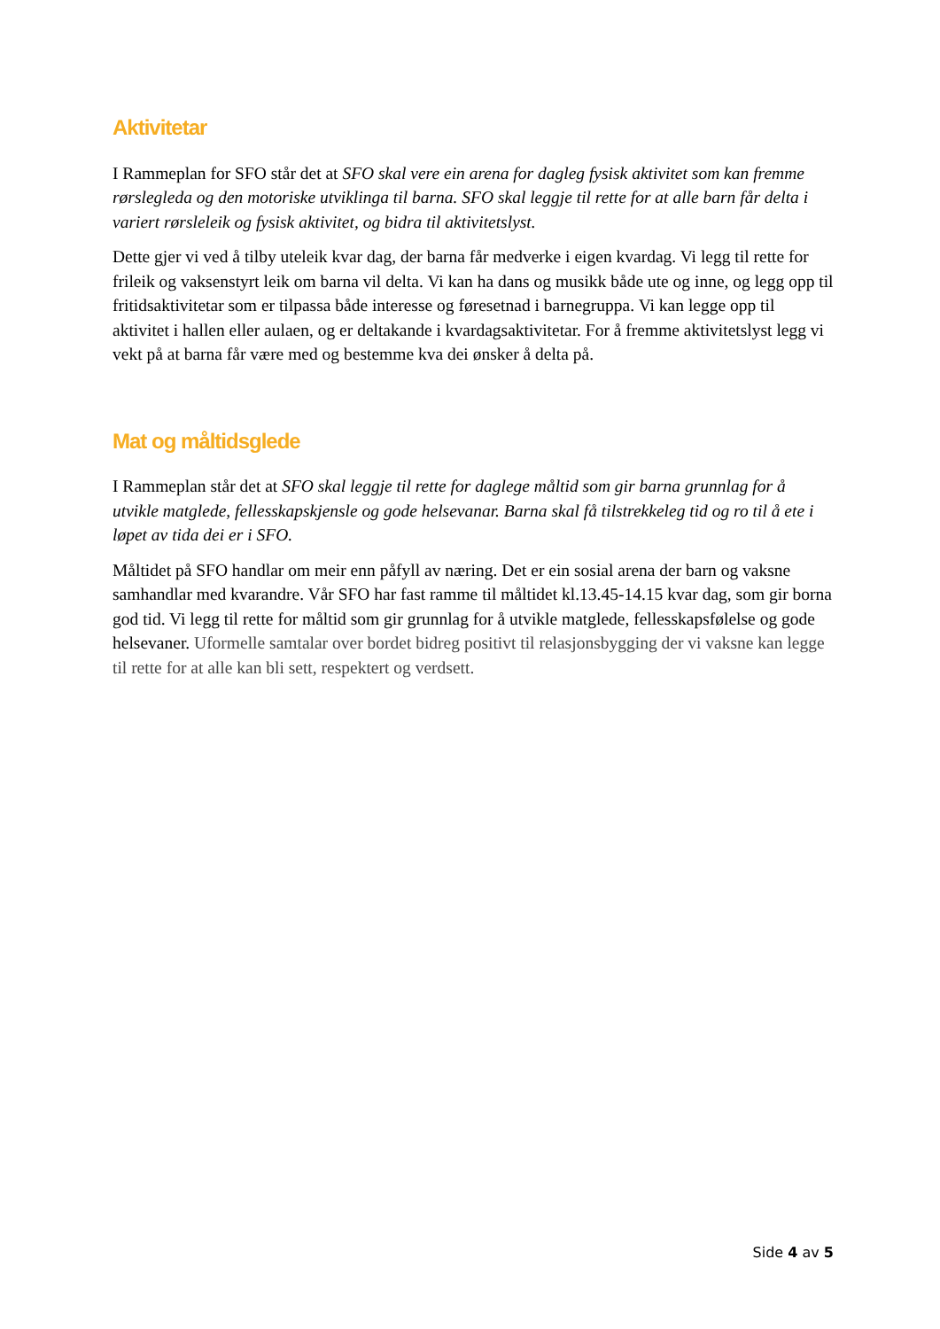Aktivitetar
I Rammeplan for SFO står det at SFO skal vere ein arena for dagleg fysisk aktivitet som kan fremme rørslegleda og den motoriske utviklinga til barna. SFO skal leggje til rette for at alle barn får delta i variert rørsleleik og fysisk aktivitet, og bidra til aktivitetslyst.
Dette gjer vi ved å tilby uteleik kvar dag, der barna får medverke i eigen kvardag. Vi legg til rette for frileik og vaksenstyrt leik om barna vil delta. Vi kan ha dans og musikk både ute og inne, og legg opp til fritidsaktivitetar som er tilpassa både interesse og føresetnad i barnegruppa. Vi kan legge opp til aktivitet i hallen eller aulaen, og er deltakande i kvardagsaktivitetar. For å fremme aktivitetslyst legg vi vekt på at barna får være med og bestemme kva dei ønsker å delta på.
Mat og måltidsglede
I Rammeplan står det at SFO skal leggje til rette for daglege måltid som gir barna grunnlag for å utvikle matglede, fellesskapskjensle og gode helsevanar. Barna skal få tilstrekkeleg tid og ro til å ete i løpet av tida dei er i SFO.
Måltidet på SFO handlar om meir enn påfyll av næring. Det er ein sosial arena der barn og vaksne samhandlar med kvarandre. Vår SFO har fast ramme til måltidet kl.13.45-14.15 kvar dag, som gir borna god tid. Vi legg til rette for måltid som gir grunnlag for å utvikle matglede, fellesskapsfølelse og gode helsevaner. Uformelle samtalar over bordet bidreg positivt til relasjonsbygging der vi vaksne kan legge til rette for at alle kan bli sett, respektert og verdsett.
Side 4 av 5